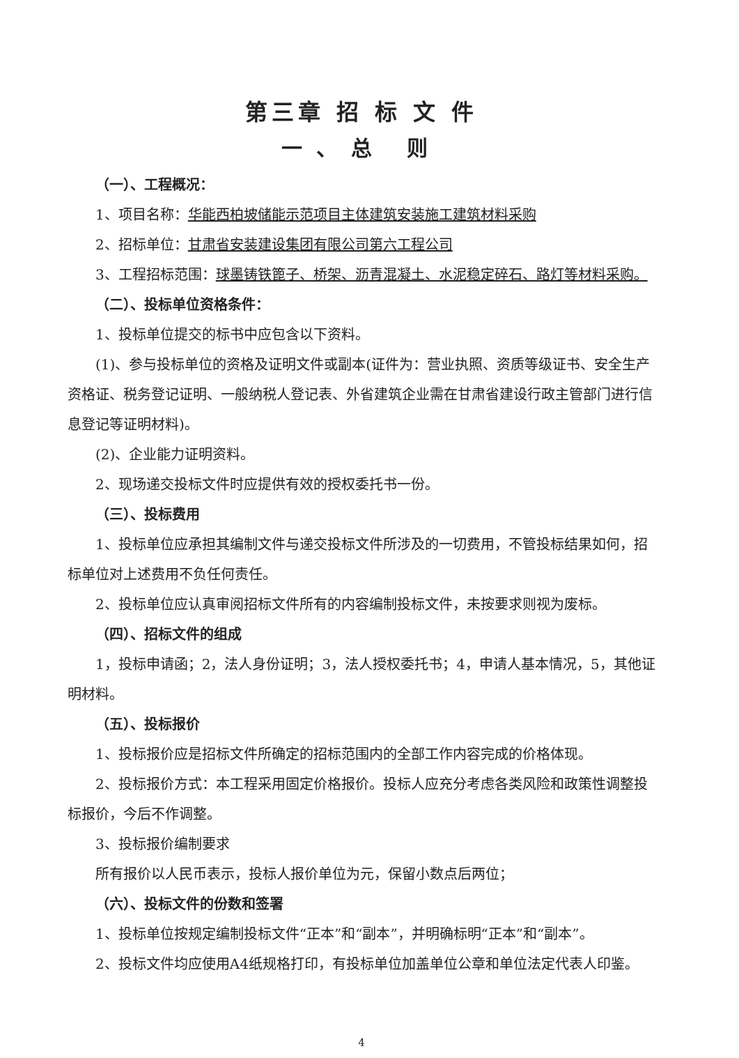第三章 招 标 文 件
一、总 则
（一）、工程概况：
1、项目名称：华能西柏坡储能示范项目主体建筑安装施工建筑材料采购
2、招标单位：甘肃省安装建设集团有限公司第六工程公司
3、工程招标范围：球墨铸铁篦子、桥架、沥青混凝土、水泥稳定碎石、路灯等材料采购。
（二）、投标单位资格条件：
1、投标单位提交的标书中应包含以下资料。
(1)、参与投标单位的资格及证明文件或副本(证件为：营业执照、资质等级证书、安全生产资格证、税务登记证明、一般纳税人登记表、外省建筑企业需在甘肃省建设行政主管部门进行信息登记等证明材料)。
(2)、企业能力证明资料。
2、现场递交投标文件时应提供有效的授权委托书一份。
（三）、投标费用
1、投标单位应承担其编制文件与递交投标文件所涉及的一切费用，不管投标结果如何，招标单位对上述费用不负任何责任。
2、投标单位应认真审阅招标文件所有的内容编制投标文件，未按要求则视为废标。
（四）、招标文件的组成
1，投标申请函；2，法人身份证明；3，法人授权委托书；4，申请人基本情况，5，其他证明材料。
（五）、投标报价
1、投标报价应是招标文件所确定的招标范围内的全部工作内容完成的价格体现。
2、投标报价方式：本工程采用固定价格报价。投标人应充分考虑各类风险和政策性调整投标报价，今后不作调整。
3、投标报价编制要求
所有报价以人民币表示，投标人报价单位为元，保留小数点后两位；
（六）、投标文件的份数和签署
1、投标单位按规定编制投标文件“正本”和“副本”，并明确标明“正本”和“副本”。
2、投标文件均应使用A4纸规格打印，有投标单位加盖单位公章和单位法定代表人印鉴。
4